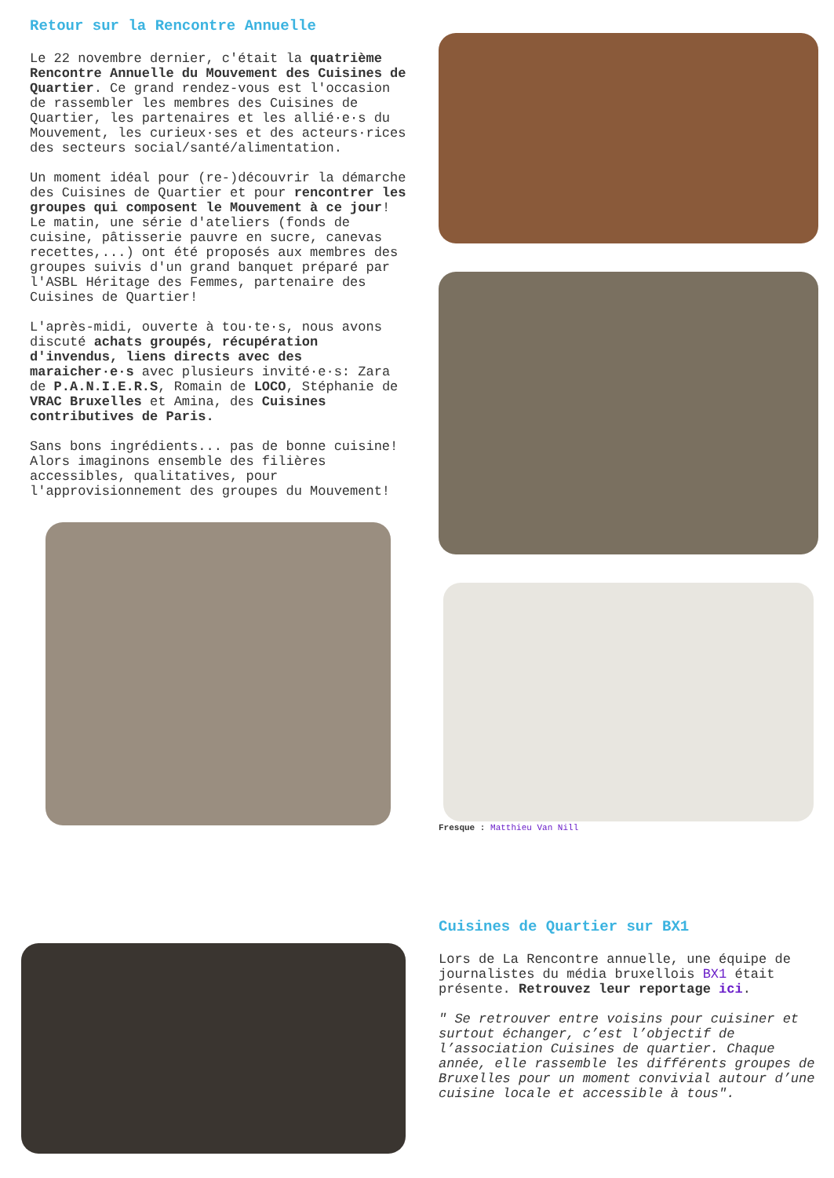Retour sur la Rencontre Annuelle
Le 22 novembre dernier, c'était la quatrième Rencontre Annuelle du Mouvement des Cuisines de Quartier. Ce grand rendez-vous est l'occasion de rassembler les membres des Cuisines de Quartier, les partenaires et les allié·e·s du Mouvement, les curieux·ses et des acteurs·rices des secteurs social/santé/alimentation.
Un moment idéal pour (re-)découvrir la démarche des Cuisines de Quartier et pour rencontrer les groupes qui composent le Mouvement à ce jour! Le matin, une série d'ateliers (fonds de cuisine, pâtisserie pauvre en sucre, canevas recettes,...) ont été proposés aux membres des groupes suivis d'un grand banquet préparé par l'ASBL Héritage des Femmes, partenaire des Cuisines de Quartier!
L'après-midi, ouverte à tou·te·s, nous avons discuté achats groupés, récupération d'invendus, liens directs avec des maraicher·e·s avec plusieurs invité·e·s: Zara de P.A.N.I.E.R.S, Romain de LOCO, Stéphanie de VRAC Bruxelles et Amina, des Cuisines contributives de Paris.
Sans bons ingrédients... pas de bonne cuisine! Alors imaginons ensemble des filières accessibles, qualitatives, pour l'approvisionnement des groupes du Mouvement!
Fresque : Matthieu Van Nill
Cuisines de Quartier sur BX1
Lors de La Rencontre annuelle, une équipe de journalistes du média bruxellois BX1 était présente. Retrouvez leur reportage ici.
" Se retrouver entre voisins pour cuisiner et surtout échanger, c’est l’objectif de l’association Cuisines de quartier. Chaque année, elle rassemble les différents groupes de Bruxelles pour un moment convivial autour d’une cuisine locale et accessible à tous".